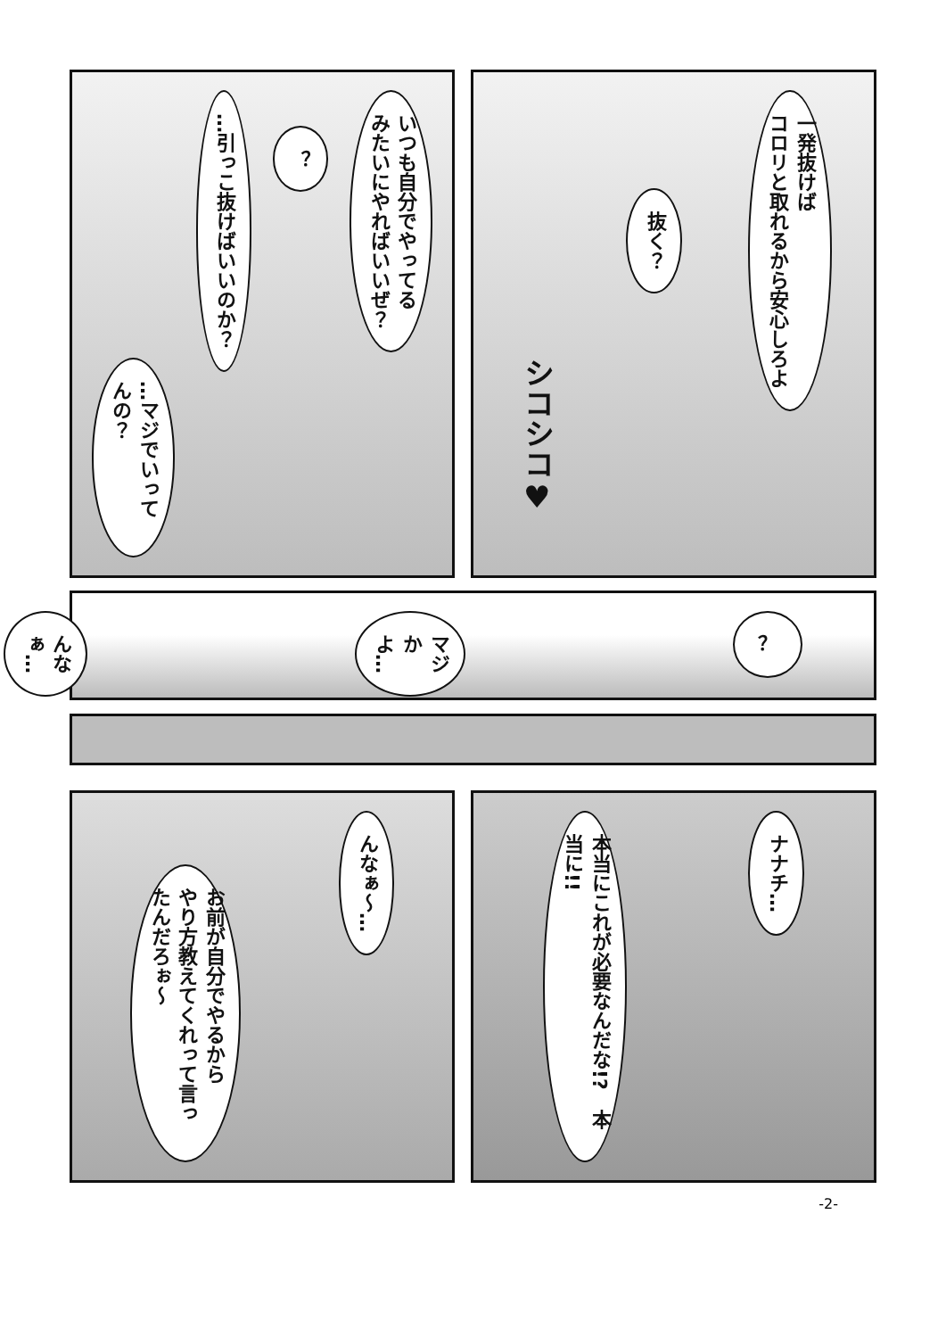一発抜けば
コロリと取れるから安心しろよ
抜く？
シコシコ♥
いつも自分でやってる
みたいにやればいいぜ？
？
…引っこ抜けばいいのか？
…マジでいってんの？
？
マジかよ…
んなぁ…
ナナチ…
本当にこれが必要なんだな!?　本当に!!
んなぁ～…
お前が自分でやるから
やり方教えてくれって言ったんだろぉ～
-2-